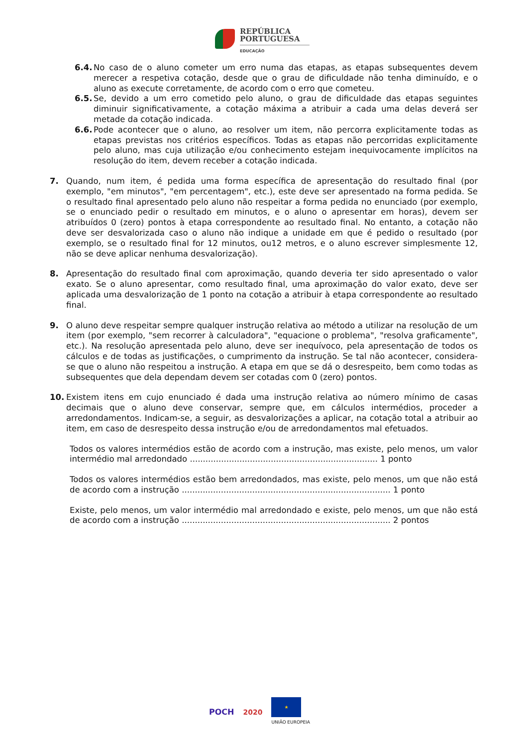REPÚBLICA
PORTUGUESA
EDUCAÇÃO
6.4. No caso de o aluno cometer um erro numa das etapas, as etapas subsequentes devem merecer a respetiva cotação, desde que o grau de dificuldade não tenha diminuído, e o aluno as execute corretamente, de acordo com o erro que cometeu.
6.5. Se, devido a um erro cometido pelo aluno, o grau de dificuldade das etapas seguintes diminuir significativamente, a cotação máxima a atribuir a cada uma delas deverá ser metade da cotação indicada.
6.6. Pode acontecer que o aluno, ao resolver um item, não percorra explicitamente todas as etapas previstas nos critérios específicos. Todas as etapas não percorridas explicitamente pelo aluno, mas cuja utilização e/ou conhecimento estejam inequivocamente implícitos na resolução do item, devem receber a cotação indicada.
7. Quando, num item, é pedida uma forma específica de apresentação do resultado final (por exemplo, "em minutos", "em percentagem", etc.), este deve ser apresentado na forma pedida. Se o resultado final apresentado pelo aluno não respeitar a forma pedida no enunciado (por exemplo, se o enunciado pedir o resultado em minutos, e o aluno o apresentar em horas), devem ser atribuídos 0 (zero) pontos à etapa correspondente ao resultado final. No entanto, a cotação não deve ser desvalorizada caso o aluno não indique a unidade em que é pedido o resultado (por exemplo, se o resultado final for 12 minutos, ou12 metros, e o aluno escrever simplesmente 12, não se deve aplicar nenhuma desvalorização).
8. Apresentação do resultado final com aproximação, quando deveria ter sido apresentado o valor exato. Se o aluno apresentar, como resultado final, uma aproximação do valor exato, deve ser aplicada uma desvalorização de 1 ponto na cotação a atribuir à etapa correspondente ao resultado final.
9. O aluno deve respeitar sempre qualquer instrução relativa ao método a utilizar na resolução de um item (por exemplo, "sem recorrer à calculadora", "equacione o problema", "resolva graficamente", etc.). Na resolução apresentada pelo aluno, deve ser inequívoco, pela apresentação de todos os cálculos e de todas as justificações, o cumprimento da instrução. Se tal não acontecer, considera-se que o aluno não respeitou a instrução. A etapa em que se dá o desrespeito, bem como todas as subsequentes que dela dependam devem ser cotadas com 0 (zero) pontos.
10. Existem itens em cujo enunciado é dada uma instrução relativa ao número mínimo de casas decimais que o aluno deve conservar, sempre que, em cálculos intermédios, proceder a arredondamentos. Indicam-se, a seguir, as desvalorizações a aplicar, na cotação total a atribuir ao item, em caso de desrespeito dessa instrução e/ou de arredondamentos mal efetuados.
Todos os valores intermédios estão de acordo com a instrução, mas existe, pelo menos, um valor intermédio mal arredondado ........................................................................ 1 ponto
Todos os valores intermédios estão bem arredondados, mas existe, pelo menos, um que não está de acordo com a instrução ................................................................................ 1 ponto
Existe, pelo menos, um valor intermédio mal arredondado e existe, pelo menos, um que não está de acordo com a instrução ................................................................................ 2 pontos
POCH 2020
★
UNIÃO EUROPEIA